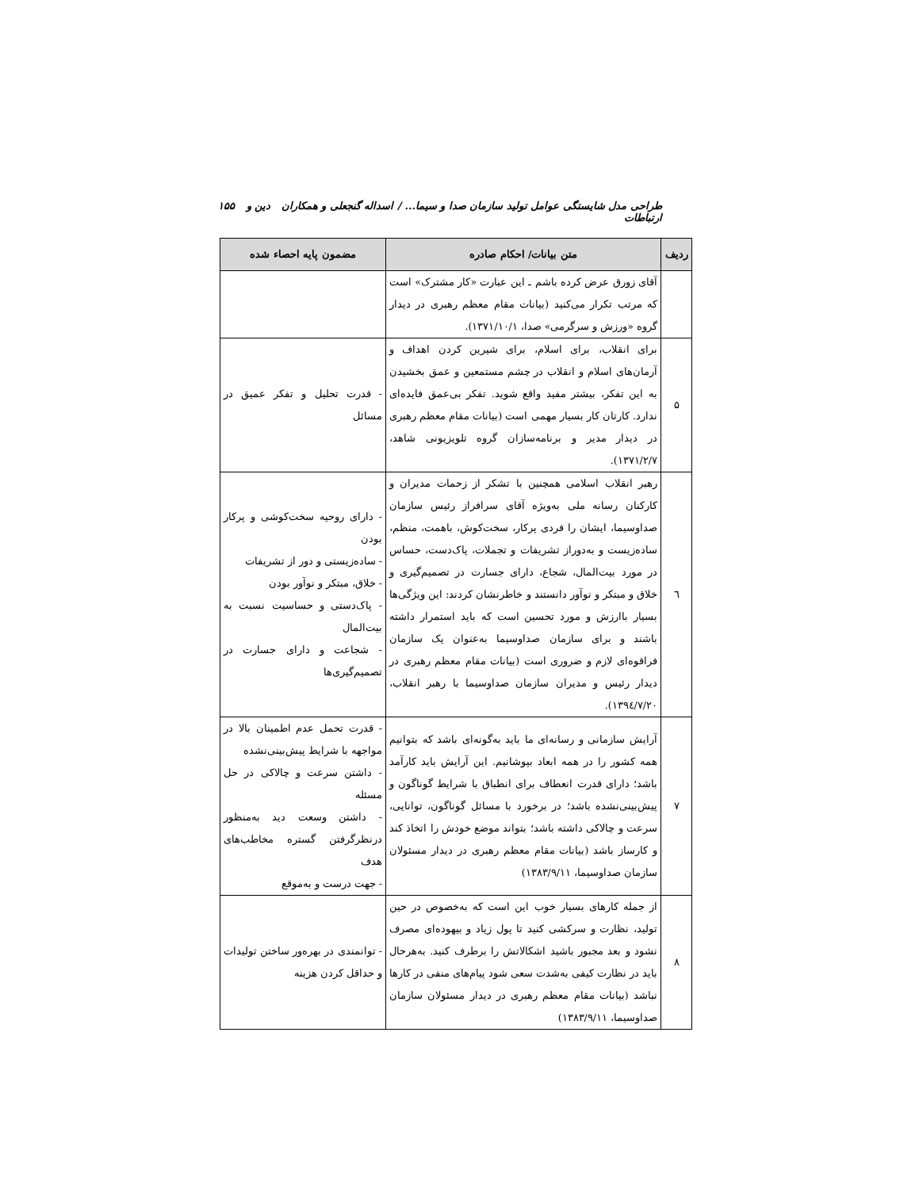طراحی مدل شایستگی عوامل تولید سازمان صدا و سیما... / اسداله گنجعلی و همکاران دین و ارتباطات ۱۵۵
| ردیف | متن بیانات/ احکام صادره | مضمون پایه احصاء شده |
| --- | --- | --- |
| | آقای زورق عرض کرده باشم ـ این عبارت «کار مشترک» است که مرتب تکرار می‌کنید (بیانات مقام معظم رهبری در دیدار گروه «ورزش و سرگرمی» صدا، ۱۳۷۱/۱۰/۱). | |
| ۵ | برای انقلاب، برای اسلام، برای شیرین کردن اهداف و آرمان‌های اسلام و انقلاب در چشم مستمعین و عمق بخشیدن به این تفکر، بیشتر مفید واقع شوید. تفکر بی‌عمق فایده‌ای ندارد. کارتان کار بسیار مهمی است (بیانات مقام معظم رهبری در دیدار مدیر و برنامه‌سازان گروه تلویزیونی شاهد، ۱۳۷۱/۲/۷). | - قدرت تحلیل و تفکر عمیق در مسائل |
| ٦ | رهبر انقلاب اسلامی همچنین با تشکر از زحمات مدیران و کارکنان رسانه ملی به‌ویژه آقای سرافراز رئیس سازمان صداوسیما، ایشان را فردی پرکار، سخت‌کوش، باهمت، منظم، ساده‌زیست و به‌دوراز تشریفات و تجملات، پاک‌دست، حساس در مورد بیت‌المال، شجاع، دارای جسارت در تصمیم‌گیری و خلاق و مبتکر و نوآور دانستند و خاطرنشان کردند: این ویژگی‌ها بسیار باارزش و مورد تحسین است که باید استمرار داشته باشند و برای سازمان صداوسیما به‌عنوان یک سازمان فراقوه‌ای لازم و ضروری است (بیانات مقام معظم رهبری در دیدار رئیس و مدیران سازمان صداوسیما با رهبر انقلاب، ۱۳۹٤/۷/۲۰). | - دارای روحیه سخت‌کوشی و پرکار بودن - ساده‌زیستی و دور از تشریفات - خلاق، مبتکر و نوآور بودن - پاک‌دستی و حساسیت نسبت به بیت‌المال - شجاعت و دارای جسارت در تصمیم‌گیری‌ها |
| ۷ | آرایش سازمانی و رسانه‌ای ما باید به‌گونه‌ای باشد که بتوانیم همه کشور را در همه ابعاد بپوشانیم. این آرایش باید کارآمد باشد؛ دارای قدرت انعطاف برای انطباق با شرایط گوناگون و پیش‌بینی‌نشده باشد؛ در برخورد با مسائل گوناگون، توانایی، سرعت و چالاکی داشته باشد؛ بتواند موضع خودش را اتخاذ کند و کارساز باشد (بیانات مقام معظم رهبری در دیدار مسئولان سازمان صداوسیما، ۱۳۸۳/۹/۱۱) | - قدرت تحمل عدم اطمینان بالا در مواجهه با شرایط پیش‌بینی‌نشده - داشتن سرعت و چالاکی در حل مسئله - داشتن وسعت دید به‌منظور درنظرگرفتن گستره مخاطب‌های هدف - جهت درست و به‌موقع |
| ۸ | از جمله کارهای بسیار خوب این است که به‌خصوص در حین تولید، نظارت و سرکشی کنید تا پول زیاد و بیهوده‌ای مصرف نشود و بعد مجبور باشید اشکالاتش را برطرف کنید. به‌هرحال باید در نظارت کیفی به‌شدت سعی شود پیام‌های منفی در کارها نباشد (بیانات مقام معظم رهبری در دیدار مسئولان سازمان صداوسیما، ۱۳۸۳/۹/۱۱) | - توانمندی در بهره‌ور ساختن تولیدات و حداقل کردن هزینه |